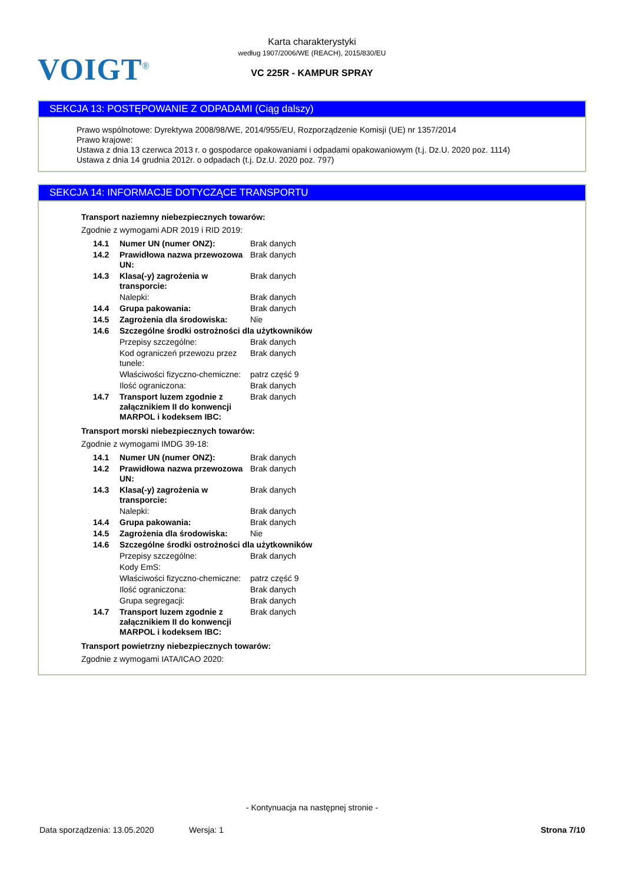VOIGT<sup>®</sup>
Karta charakterystyki
według 1907/2006/WE (REACH), 2015/830/EU
VC 225R - KAMPUR SPRAY
SEKCJA 13: POSTĘPOWANIE Z ODPADAMI (Ciąg dalszy)
Prawo wspólnotowe: Dyrektywa 2008/98/WE, 2014/955/EU, Rozporządzenie Komisji (UE) nr 1357/2014
Prawo krajowe:
Ustawa z dnia 13 czerwca 2013 r. o gospodarce opakowaniami i odpadami opakowaniowym (t.j. Dz.U. 2020 poz. 1114)
Ustawa z dnia 14 grudnia 2012r. o odpadach (t.j. Dz.U. 2020 poz. 797)
SEKCJA 14: INFORMACJE DOTYCZĄCE TRANSPORTU
Transport naziemny niebezpiecznych towarów:
Zgodnie z wymogami ADR 2019 i RID 2019:
| 14.1 | Numer UN (numer ONZ): | Brak danych |
| 14.2 | Prawidłowa nazwa przewozowa UN: | Brak danych |
| 14.3 | Klasa(-y) zagrożenia w transporcie: | Brak danych |
| | Nalepki: | Brak danych |
| 14.4 | Grupa pakowania: | Brak danych |
| 14.5 | Zagrożenia dla środowiska: | Nie |
| 14.6 | Szczególne środki ostrożności dla użytkowników | |
| | Przepisy szczególne: | Brak danych |
| | Kod ograniczeń przewozu przez tunele: | Brak danych |
| | Właściwości fizyczno-chemiczne: | patrz część 9 |
| | Ilość ograniczona: | Brak danych |
| 14.7 | Transport luzem zgodnie z załącznikiem II do konwencji MARPOL i kodeksem IBC: | Brak danych |
Transport morski niebezpiecznych towarów:
Zgodnie z wymogami IMDG 39-18:
| 14.1 | Numer UN (numer ONZ): | Brak danych |
| 14.2 | Prawidłowa nazwa przewozowa UN: | Brak danych |
| 14.3 | Klasa(-y) zagrożenia w transporcie: | Brak danych |
| | Nalepki: | Brak danych |
| 14.4 | Grupa pakowania: | Brak danych |
| 14.5 | Zagrożenia dla środowiska: | Nie |
| 14.6 | Szczególne środki ostrożności dla użytkowników | |
| | Przepisy szczególne: | Brak danych |
| | Kody EmS: | |
| | Właściwości fizyczno-chemiczne: | patrz część 9 |
| | Ilość ograniczona: | Brak danych |
| | Grupa segregacji: | Brak danych |
| 14.7 | Transport luzem zgodnie z załącznikiem II do konwencji MARPOL i kodeksem IBC: | Brak danych |
Transport powietrzny niebezpiecznych towarów:
Zgodnie z wymogami IATA/ICAO 2020:
- Kontynuacja na następnej stronie -
Data sporządzenia: 13.05.2020 Wersja: 1 Strona 7/10